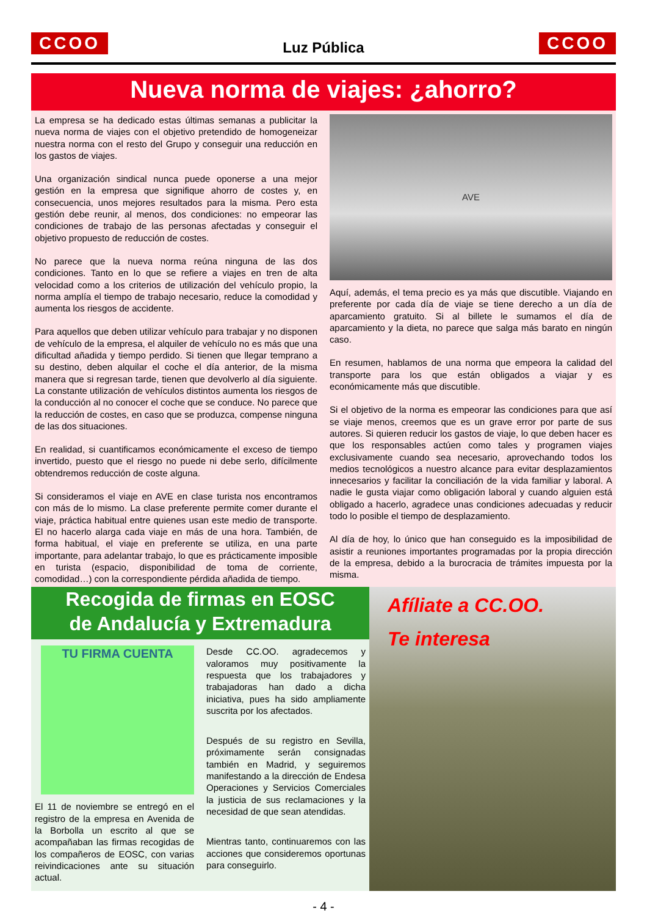CCOO
Luz Pública
CCOO
Nueva norma de viajes: ¿ahorro?
La empresa se ha dedicado estas últimas semanas a publicitar la nueva norma de viajes con el objetivo pretendido de homogeneizar nuestra norma con el resto del Grupo y conseguir una reducción en los gastos de viajes.
Una organización sindical nunca puede oponerse a una mejor gestión en la empresa que signifique ahorro de costes y, en consecuencia, unos mejores resultados para la misma. Pero esta gestión debe reunir, al menos, dos condiciones: no empeorar las condiciones de trabajo de las personas afectadas y conseguir el objetivo propuesto de reducción de costes.
No parece que la nueva norma reúna ninguna de las dos condiciones. Tanto en lo que se refiere a viajes en tren de alta velocidad como a los criterios de utilización del vehículo propio, la norma amplía el tiempo de trabajo necesario, reduce la comodidad y aumenta los riesgos de accidente.
Para aquellos que deben utilizar vehículo para trabajar y no disponen de vehículo de la empresa, el alquiler de vehículo no es más que una dificultad añadida y tiempo perdido. Si tienen que llegar temprano a su destino, deben alquilar el coche el día anterior, de la misma manera que si regresan tarde, tienen que devolverlo al día siguiente. La constante utilización de vehículos distintos aumenta los riesgos de la conducción al no conocer el coche que se conduce. No parece que la reducción de costes, en caso que se produzca, compense ninguna de las dos situaciones.
En realidad, si cuantificamos económicamente el exceso de tiempo invertido, puesto que el riesgo no puede ni debe serlo, difícilmente obtendremos reducción de coste alguna.
Si consideramos el viaje en AVE en clase turista nos encontramos con más de lo mismo. La clase preferente permite comer durante el viaje, práctica habitual entre quienes usan este medio de transporte. El no hacerlo alarga cada viaje en más de una hora. También, de forma habitual, el viaje en preferente se utiliza, en una parte importante, para adelantar trabajo, lo que es prácticamente imposible en turista (espacio, disponibilidad de toma de corriente, comodidad…) con la correspondiente pérdida añadida de tiempo.
AVE
Aquí, además, el tema precio es ya más que discutible. Viajando en preferente por cada día de viaje se tiene derecho a un día de aparcamiento gratuito. Si al billete le sumamos el día de aparcamiento y la dieta, no parece que salga más barato en ningún caso.
En resumen, hablamos de una norma que empeora la calidad del transporte para los que están obligados a viajar y es económicamente más que discutible.
Si el objetivo de la norma es empeorar las condiciones para que así se viaje menos, creemos que es un grave error por parte de sus autores. Si quieren reducir los gastos de viaje, lo que deben hacer es que los responsables actúen como tales y programen viajes exclusivamente cuando sea necesario, aprovechando todos los medios tecnológicos a nuestro alcance para evitar desplazamientos innecesarios y facilitar la conciliación de la vida familiar y laboral. A nadie le gusta viajar como obligación laboral y cuando alguien está obligado a hacerlo, agradece unas condiciones adecuadas y reducir todo lo posible el tiempo de desplazamiento.
Al día de hoy, lo único que han conseguido es la imposibilidad de asistir a reuniones importantes programadas por la propia dirección de la empresa, debido a la burocracia de trámites impuesta por la misma.
Recogida de firmas en EOSC
de Andalucía y Extremadura
TU FIRMA CUENTA
El 11 de noviembre se entregó en el registro de la empresa en Avenida de la Borbolla un escrito al que se acompañaban las firmas recogidas de los compañeros de EOSC, con varias reivindicaciones ante su situación actual.
Desde CC.OO. agradecemos y valoramos muy positivamente la respuesta que los trabajadores y trabajadoras han dado a dicha iniciativa, pues ha sido ampliamente suscrita por los afectados.
Después de su registro en Sevilla, próximamente serán consignadas también en Madrid, y seguiremos manifestando a la dirección de Endesa Operaciones y Servicios Comerciales la justicia de sus reclamaciones y la necesidad de que sean atendidas.
Mientras tanto, continuaremos con las acciones que consideremos oportunas para conseguirlo.
Afíliate a CC.OO.
Te interesa
- 4 -